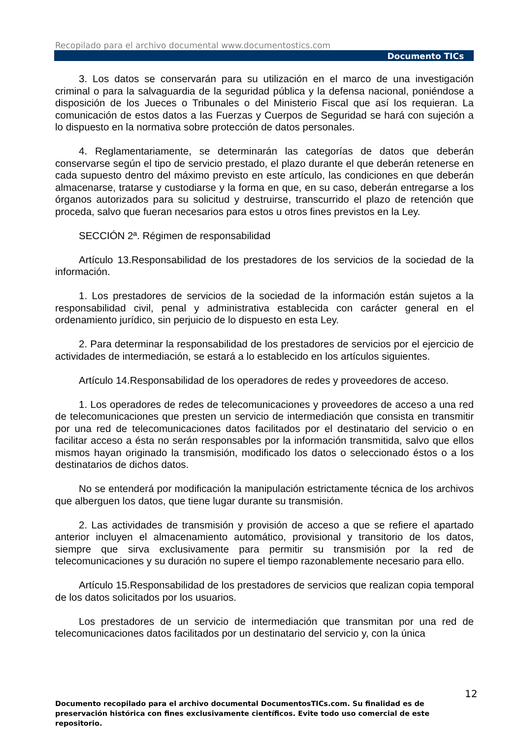Recopilado para el archivo documental www.documentostics.com
Documento TICs
3. Los datos se conservarán para su utilización en el marco de una investigación criminal o para la salvaguardia de la seguridad pública y la defensa nacional, poniéndose a disposición de los Jueces o Tribunales o del Ministerio Fiscal que así los requieran. La comunicación de estos datos a las Fuerzas y Cuerpos de Seguridad se hará con sujeción a lo dispuesto en la normativa sobre protección de datos personales.
4. Reglamentariamente, se determinarán las categorías de datos que deberán conservarse según el tipo de servicio prestado, el plazo durante el que deberán retenerse en cada supuesto dentro del máximo previsto en este artículo, las condiciones en que deberán almacenarse, tratarse y custodiarse y la forma en que, en su caso, deberán entregarse a los órganos autorizados para su solicitud y destruirse, transcurrido el plazo de retención que proceda, salvo que fueran necesarios para estos u otros fines previstos en la Ley.
SECCIÓN 2ª. Régimen de responsabilidad
Artículo 13.Responsabilidad de los prestadores de los servicios de la sociedad de la información.
1. Los prestadores de servicios de la sociedad de la información están sujetos a la responsabilidad civil, penal y administrativa establecida con carácter general en el ordenamiento jurídico, sin perjuicio de lo dispuesto en esta Ley.
2. Para determinar la responsabilidad de los prestadores de servicios por el ejercicio de actividades de intermediación, se estará a lo establecido en los artículos siguientes.
Artículo 14.Responsabilidad de los operadores de redes y proveedores de acceso.
1. Los operadores de redes de telecomunicaciones y proveedores de acceso a una red de telecomunicaciones que presten un servicio de intermediación que consista en transmitir por una red de telecomunicaciones datos facilitados por el destinatario del servicio o en facilitar acceso a ésta no serán responsables por la información transmitida, salvo que ellos mismos hayan originado la transmisión, modificado los datos o seleccionado éstos o a los destinatarios de dichos datos.
No se entenderá por modificación la manipulación estrictamente técnica de los archivos que alberguen los datos, que tiene lugar durante su transmisión.
2. Las actividades de transmisión y provisión de acceso a que se refiere el apartado anterior incluyen el almacenamiento automático, provisional y transitorio de los datos, siempre que sirva exclusivamente para permitir su transmisión por la red de telecomunicaciones y su duración no supere el tiempo razonablemente necesario para ello.
Artículo 15.Responsabilidad de los prestadores de servicios que realizan copia temporal de los datos solicitados por los usuarios.
Los prestadores de un servicio de intermediación que transmitan por una red de telecomunicaciones datos facilitados por un destinatario del servicio y, con la única
12
Documento recopilado para el archivo documental DocumentosTICs.com. Su finalidad es de preservación histórica con fines exclusivamente científicos. Evite todo uso comercial de este repositorio.